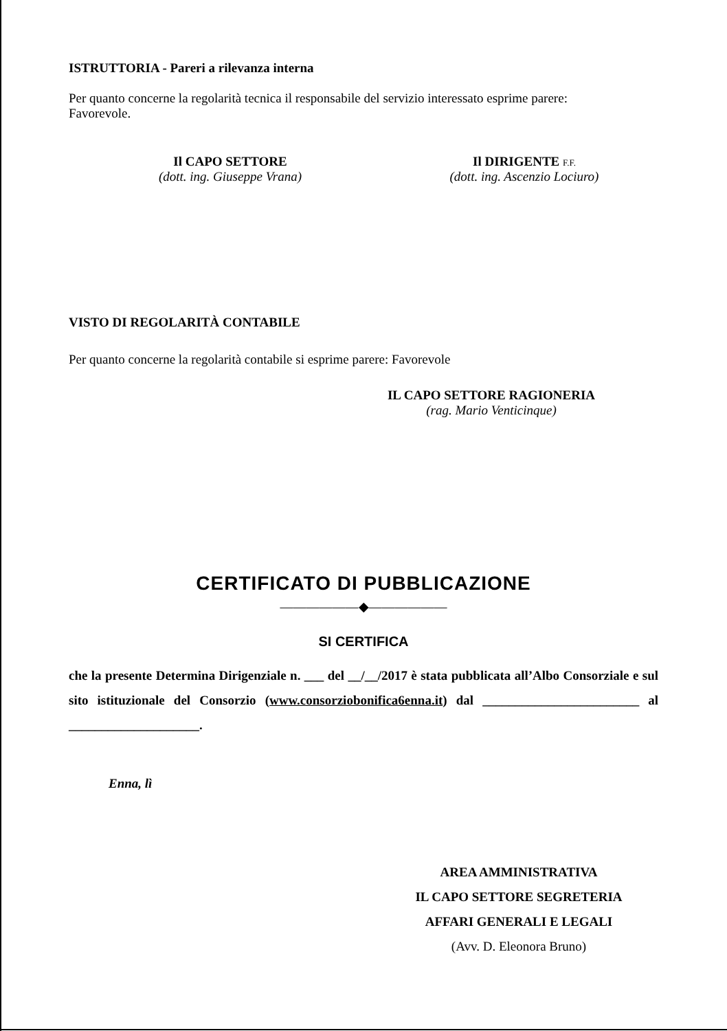ISTRUTTORIA - Pareri a rilevanza interna
Per quanto concerne la regolarità tecnica il responsabile del servizio interessato esprime parere:
Favorevole.
Il CAPO SETTORE
(dott. ing. Giuseppe Vrana)
Il DIRIGENTE F.F.
(dott. ing. Ascenzio Lociuro)
VISTO DI REGOLARITÀ CONTABILE
Per quanto concerne la regolarità contabile si esprime parere: Favorevole
IL CAPO SETTORE RAGIONERIA
(rag. Mario Venticinque)
CERTIFICATO DI PUBBLICAZIONE
——————◆——————
SI CERTIFICA
che la presente Determina Dirigenziale n. ___ del __/__/2017 è stata pubblicata all’Albo Consorziale e sul sito istituzionale del Consorzio (www.consorziobonifica6enna.it) dal ________________________ al ____________________.
Enna, lì
AREA AMMINISTRATIVA
IL CAPO SETTORE SEGRETERIA
AFFARI GENERALI E LEGALI
(Avv. D. Eleonora Bruno)